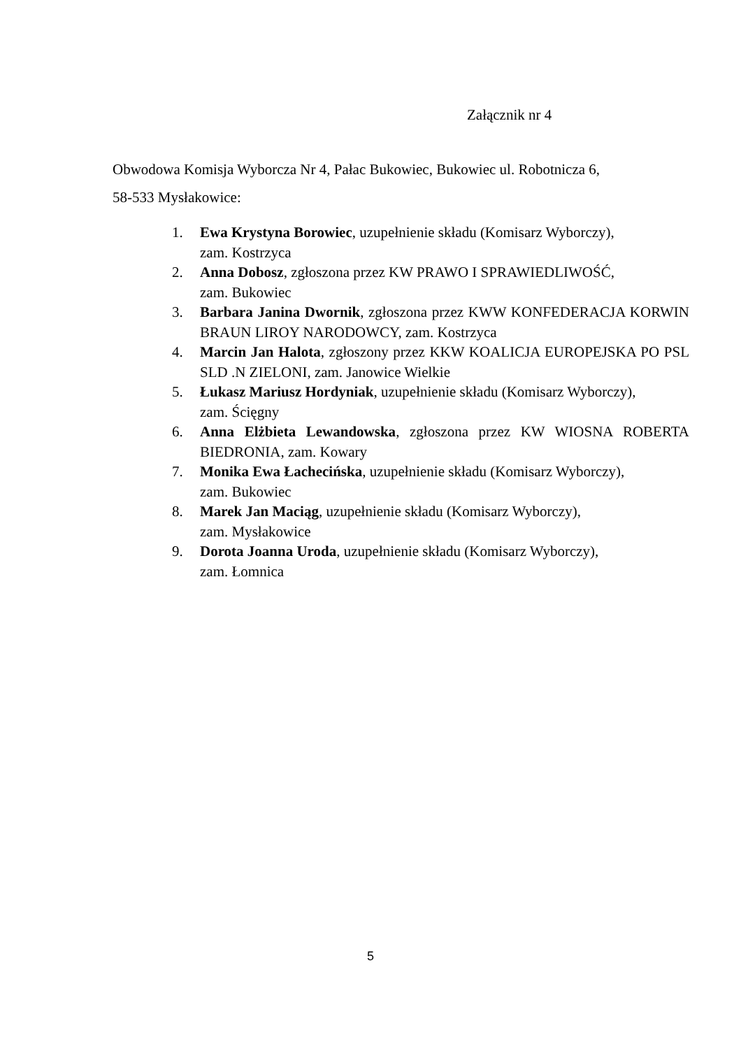Załącznik nr 4
Obwodowa Komisja Wyborcza Nr 4, Pałac Bukowiec, Bukowiec ul. Robotnicza 6,
58-533 Mysłakowice:
1. Ewa Krystyna Borowiec, uzupełnienie składu (Komisarz Wyborczy),
zam. Kostrzyca
2. Anna Dobosz, zgłoszona przez KW PRAWO I SPRAWIEDLIWOŚĆ,
zam. Bukowiec
3. Barbara Janina Dwornik, zgłoszona przez KWW KONFEDERACJA KORWIN BRAUN LIROY NARODOWCY, zam. Kostrzyca
4. Marcin Jan Halota, zgłoszony przez KKW KOALICJA EUROPEJSKA PO PSL SLD .N ZIELONI, zam. Janowice Wielkie
5. Łukasz Mariusz Hordyniak, uzupełnienie składu (Komisarz Wyborczy),
zam. Ścięgny
6. Anna Elżbieta Lewandowska, zgłoszona przez KW WIOSNA ROBERTA BIEDRONIA, zam. Kowary
7. Monika Ewa Łachecińska, uzupełnienie składu (Komisarz Wyborczy),
zam. Bukowiec
8. Marek Jan Maciąg, uzupełnienie składu (Komisarz Wyborczy),
zam. Mysłakowice
9. Dorota Joanna Uroda, uzupełnienie składu (Komisarz Wyborczy),
zam. Łomnica
5